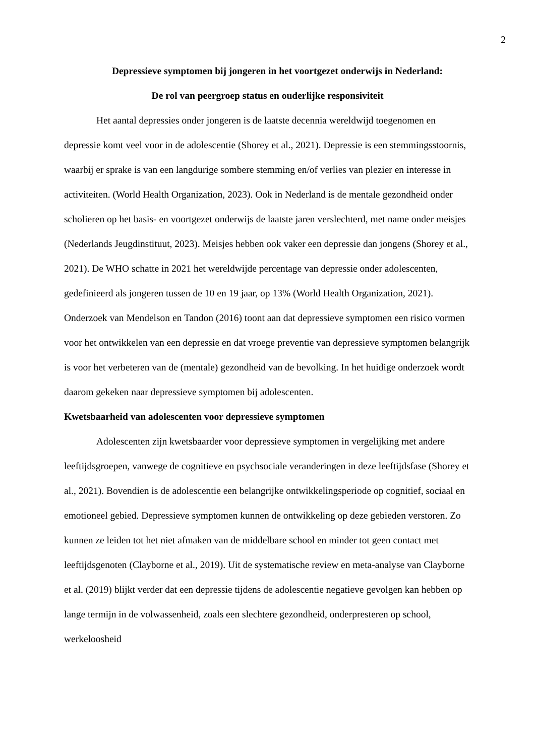2
Depressieve symptomen bij jongeren in het voortgezet onderwijs in Nederland:
De rol van peergroep status en ouderlijke responsiviteit
Het aantal depressies onder jongeren is de laatste decennia wereldwijd toegenomen en depressie komt veel voor in de adolescentie (Shorey et al., 2021). Depressie is een stemmingsstoornis, waarbij er sprake is van een langdurige sombere stemming en/of verlies van plezier en interesse in activiteiten. (World Health Organization, 2023). Ook in Nederland is de mentale gezondheid onder scholieren op het basis- en voortgezet onderwijs de laatste jaren verslechterd, met name onder meisjes (Nederlands Jeugdinstituut, 2023). Meisjes hebben ook vaker een depressie dan jongens (Shorey et al., 2021). De WHO schatte in 2021 het wereldwijde percentage van depressie onder adolescenten, gedefinieerd als jongeren tussen de 10 en 19 jaar, op 13% (World Health Organization, 2021). Onderzoek van Mendelson en Tandon (2016) toont aan dat depressieve symptomen een risico vormen voor het ontwikkelen van een depressie en dat vroege preventie van depressieve symptomen belangrijk is voor het verbeteren van de (mentale) gezondheid van de bevolking. In het huidige onderzoek wordt daarom gekeken naar depressieve symptomen bij adolescenten.
Kwetsbaarheid van adolescenten voor depressieve symptomen
Adolescenten zijn kwetsbaarder voor depressieve symptomen in vergelijking met andere leeftijdsgroepen, vanwege de cognitieve en psychsociale veranderingen in deze leeftijdsfase (Shorey et al., 2021). Bovendien is de adolescentie een belangrijke ontwikkelingsperiode op cognitief, sociaal en emotioneel gebied. Depressieve symptomen kunnen de ontwikkeling op deze gebieden verstoren. Zo kunnen ze leiden tot het niet afmaken van de middelbare school en minder tot geen contact met leeftijdsgenoten (Clayborne et al., 2019). Uit de systematische review en meta-analyse van Clayborne et al. (2019) blijkt verder dat een depressie tijdens de adolescentie negatieve gevolgen kan hebben op lange termijn in de volwassenheid, zoals een slechtere gezondheid, onderpresteren op school, werkeloosheid